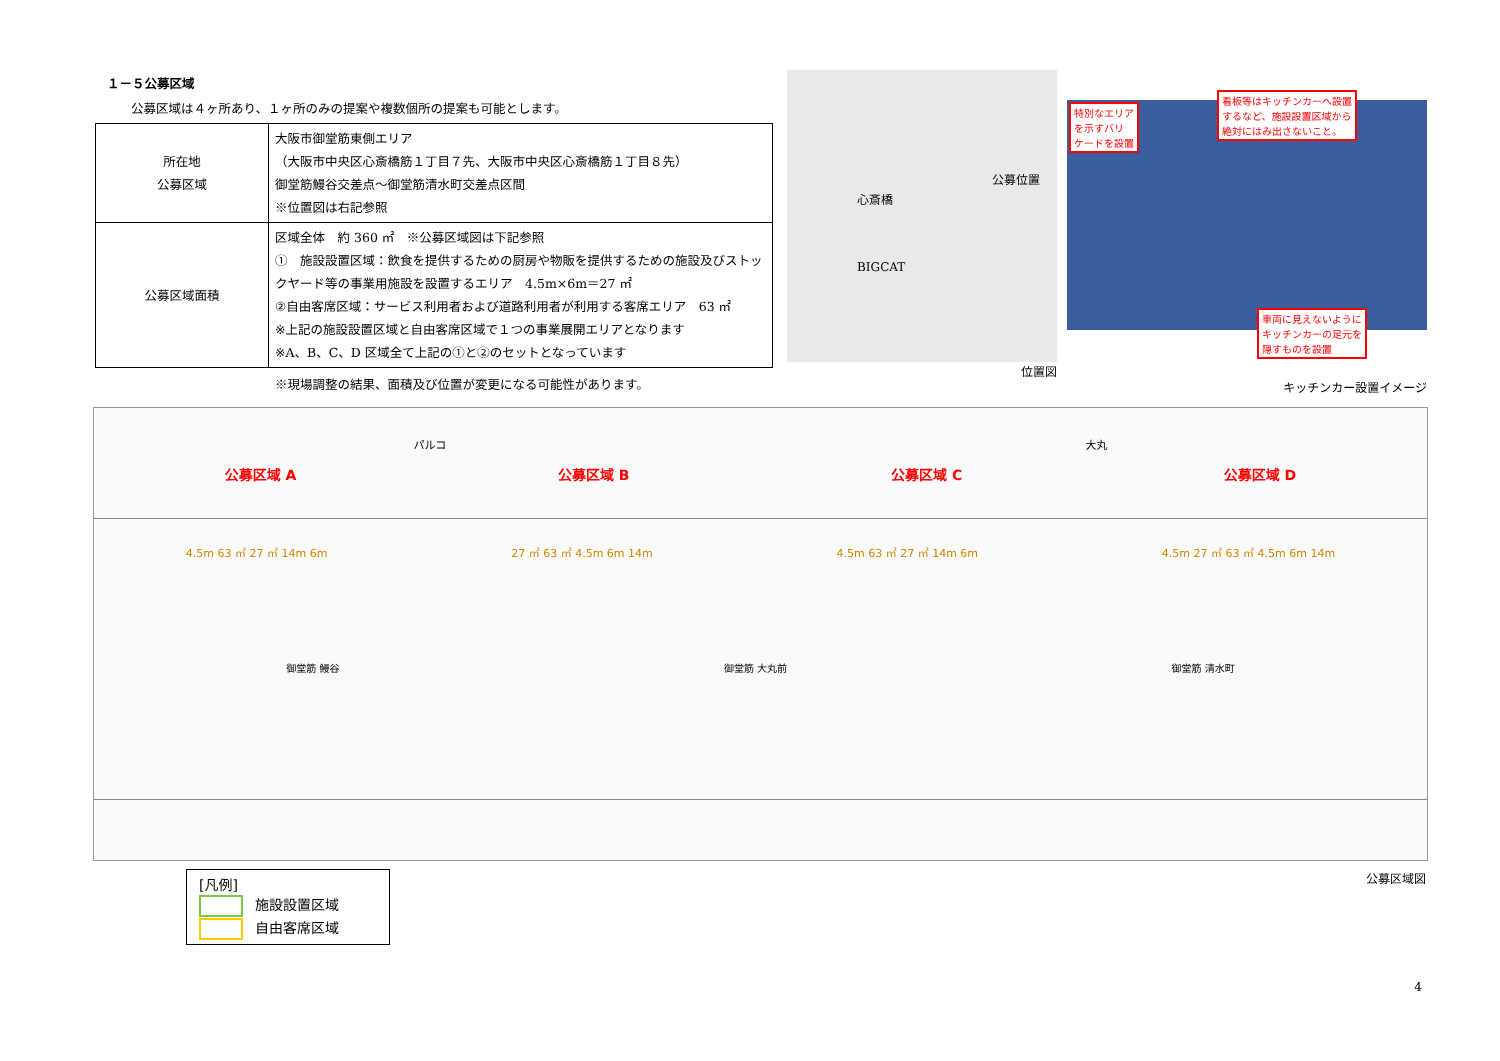１－５公募区域
公募区域は４ヶ所あり、１ヶ所のみの提案や複数個所の提案も可能とします。
| 所在地 公募区域 | 大阪市御堂筋東側エリア （大阪市中央区心斎橋筋１丁目７先、大阪市中央区心斎橋筋１丁目８先） 御堂筋鰻谷交差点～御堂筋清水町交差点区間 ※位置図は右記参照 |
| 公募区域面積 | 区域全体 約 360 ㎡ ※公募区域図は下記参照 ① 施設設置区域：飲食を提供するための厨房や物販を提供するための施設及びストックヤード等の事業用施設を設置するエリア 4.5m×6m＝27 ㎡ ②自由客席区域：サービス利用者および道路利用者が利用する客席エリア 63 ㎡ ※上記の施設設置区域と自由客席区域で１つの事業展開エリアとなります ※A、B、C、D 区域全て上記の①と②のセットとなっています |
※現場調整の結果、面積及び位置が変更になる可能性があります。
公募位置
心斎橋
BIGCAT
位置図
特別なエリア
を示すバリ
ケードを設置
看板等はキッチンカーへ設置
するなど、施設設置区域から
絶対にはみ出さないこと。
車両に見えないように
キッチンカーの足元を
隠すものを設置
キッチンカー設置イメージ
パルコ 大丸
公募区域 A 公募区域 B 公募区域 C 公募区域 D
4.5m 63 ㎡ 27 ㎡ 14m 6m 27 ㎡ 63 ㎡ 4.5m 6m 14m 4.5m 63 ㎡ 27 ㎡ 14m 6m 4.5m 27 ㎡ 63 ㎡ 4.5m 6m 14m
御堂筋 鰻谷 御堂筋 大丸前 御堂筋 清水町
[凡例]
施設設置区域
自由客席区域
公募区域図
4